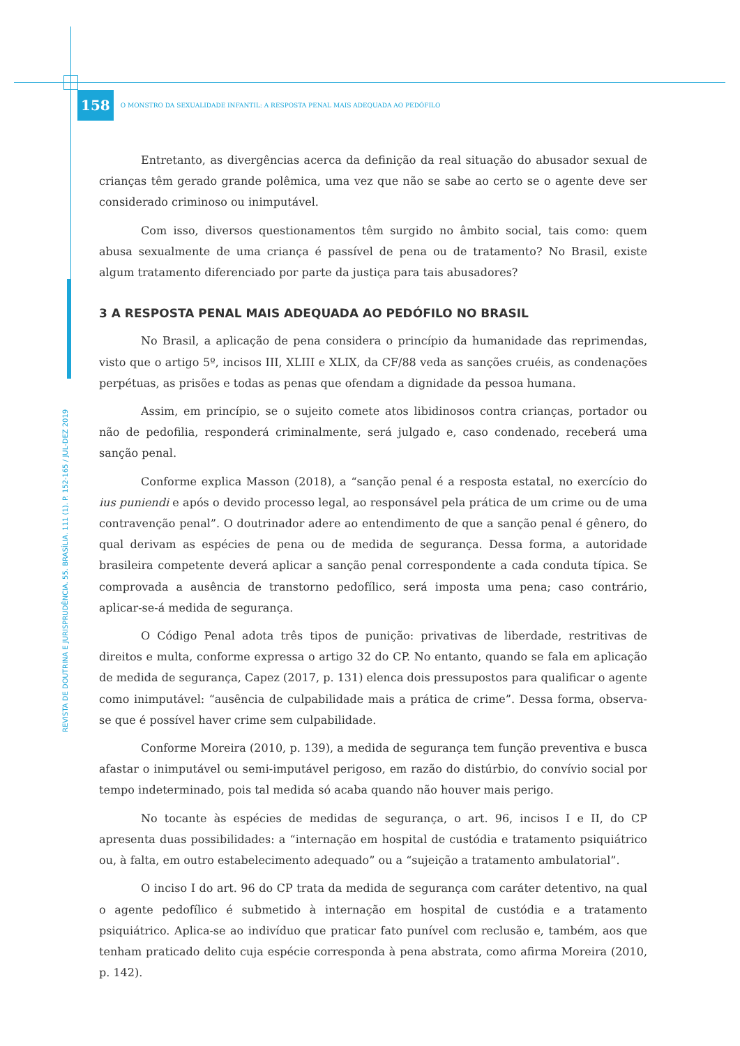158 O MONSTRO DA SEXUALIDADE INFANTIL: A RESPOSTA PENAL MAIS ADEQUADA AO PEDÓFILO
REVISTA DE DOUTRINA E JURISPRUDÊNCIA. 55. BRASÍLIA. 111 (1). P. 152-165 / JUL-DEZ 2019
Entretanto, as divergências acerca da definição da real situação do abusador sexual de crianças têm gerado grande polêmica, uma vez que não se sabe ao certo se o agente deve ser considerado criminoso ou inimputável.
Com isso, diversos questionamentos têm surgido no âmbito social, tais como: quem abusa sexualmente de uma criança é passível de pena ou de tratamento? No Brasil, existe algum tratamento diferenciado por parte da justiça para tais abusadores?
3 A RESPOSTA PENAL MAIS ADEQUADA AO PEDÓFILO NO BRASIL
No Brasil, a aplicação de pena considera o princípio da humanidade das reprimendas, visto que o artigo 5º, incisos III, XLIII e XLIX, da CF/88 veda as sanções cruéis, as condenações perpétuas, as prisões e todas as penas que ofendam a dignidade da pessoa humana.
Assim, em princípio, se o sujeito comete atos libidinosos contra crianças, portador ou não de pedofilia, responderá criminalmente, será julgado e, caso condenado, receberá uma sanção penal.
Conforme explica Masson (2018), a “sanção penal é a resposta estatal, no exercício do ius puniendi e após o devido processo legal, ao responsável pela prática de um crime ou de uma contravenção penal”. O doutrinador adere ao entendimento de que a sanção penal é gênero, do qual derivam as espécies de pena ou de medida de segurança. Dessa forma, a autoridade brasileira competente deverá aplicar a sanção penal correspondente a cada conduta típica. Se comprovada a ausência de transtorno pedofílico, será imposta uma pena; caso contrário, aplicar-se-á medida de segurança.
O Código Penal adota três tipos de punição: privativas de liberdade, restritivas de direitos e multa, conforme expressa o artigo 32 do CP. No entanto, quando se fala em aplicação de medida de segurança, Capez (2017, p. 131) elenca dois pressupostos para qualificar o agente como inimputável: “ausência de culpabilidade mais a prática de crime”. Dessa forma, observa-se que é possível haver crime sem culpabilidade.
Conforme Moreira (2010, p. 139), a medida de segurança tem função preventiva e busca afastar o inimputável ou semi-imputável perigoso, em razão do distúrbio, do convívio social por tempo indeterminado, pois tal medida só acaba quando não houver mais perigo.
No tocante às espécies de medidas de segurança, o art. 96, incisos I e II, do CP apresenta duas possibilidades: a “internação em hospital de custódia e tratamento psiquiátrico ou, à falta, em outro estabelecimento adequado” ou a “sujeição a tratamento ambulatorial”.
O inciso I do art. 96 do CP trata da medida de segurança com caráter detentivo, na qual o agente pedofílico é submetido à internação em hospital de custódia e a tratamento psiquiátrico. Aplica-se ao indivíduo que praticar fato punível com reclusão e, também, aos que tenham praticado delito cuja espécie corresponda à pena abstrata, como afirma Moreira (2010, p. 142).